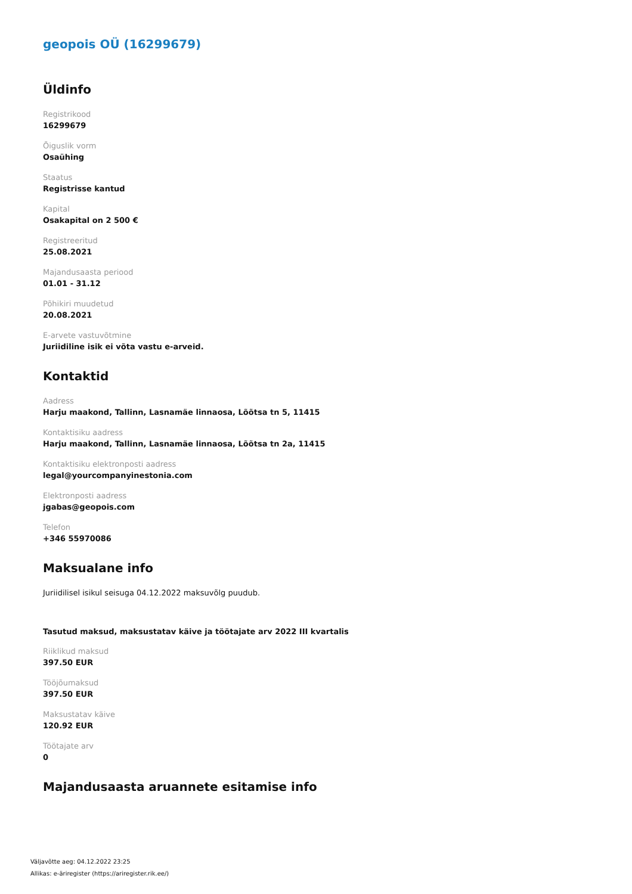geopois OÜ (16299679)
Üldinfo
Registrikood
16299679
Õiguslik vorm
Osaühing
Staatus
Registrisse kantud
Kapital
Osakapital on 2 500 €
Registreeritud
25.08.2021
Majandusaasta periood
01.01 - 31.12
Põhikiri muudetud
20.08.2021
E-arvete vastuvõtmine
Juriidiline isik ei võta vastu e-arveid.
Kontaktid
Aadress
Harju maakond, Tallinn, Lasnamäe linnaosa, Lõõtsa tn 5, 11415
Kontaktisiku aadress
Harju maakond, Tallinn, Lasnamäe linnaosa, Lõõtsa tn 2a, 11415
Kontaktisiku elektronposti aadress
legal@yourcompanyinestonia.com
Elektronposti aadress
jgabas@geopois.com
Telefon
+346 55970086
Maksualane info
Juriidilisel isikul seisuga 04.12.2022 maksuvõlg puudub.
Tasutud maksud, maksustatav käive ja töötajate arv 2022 III kvartalis
Riiklikud maksud
397.50 EUR
Tööjõumaksud
397.50 EUR
Maksustatav käive
120.92 EUR
Töötajate arv
0
Majandusaasta aruannete esitamise info
Väljavõtte aeg: 04.12.2022 23:25
Allikas: e-äriregister (https://ariregister.rik.ee/)